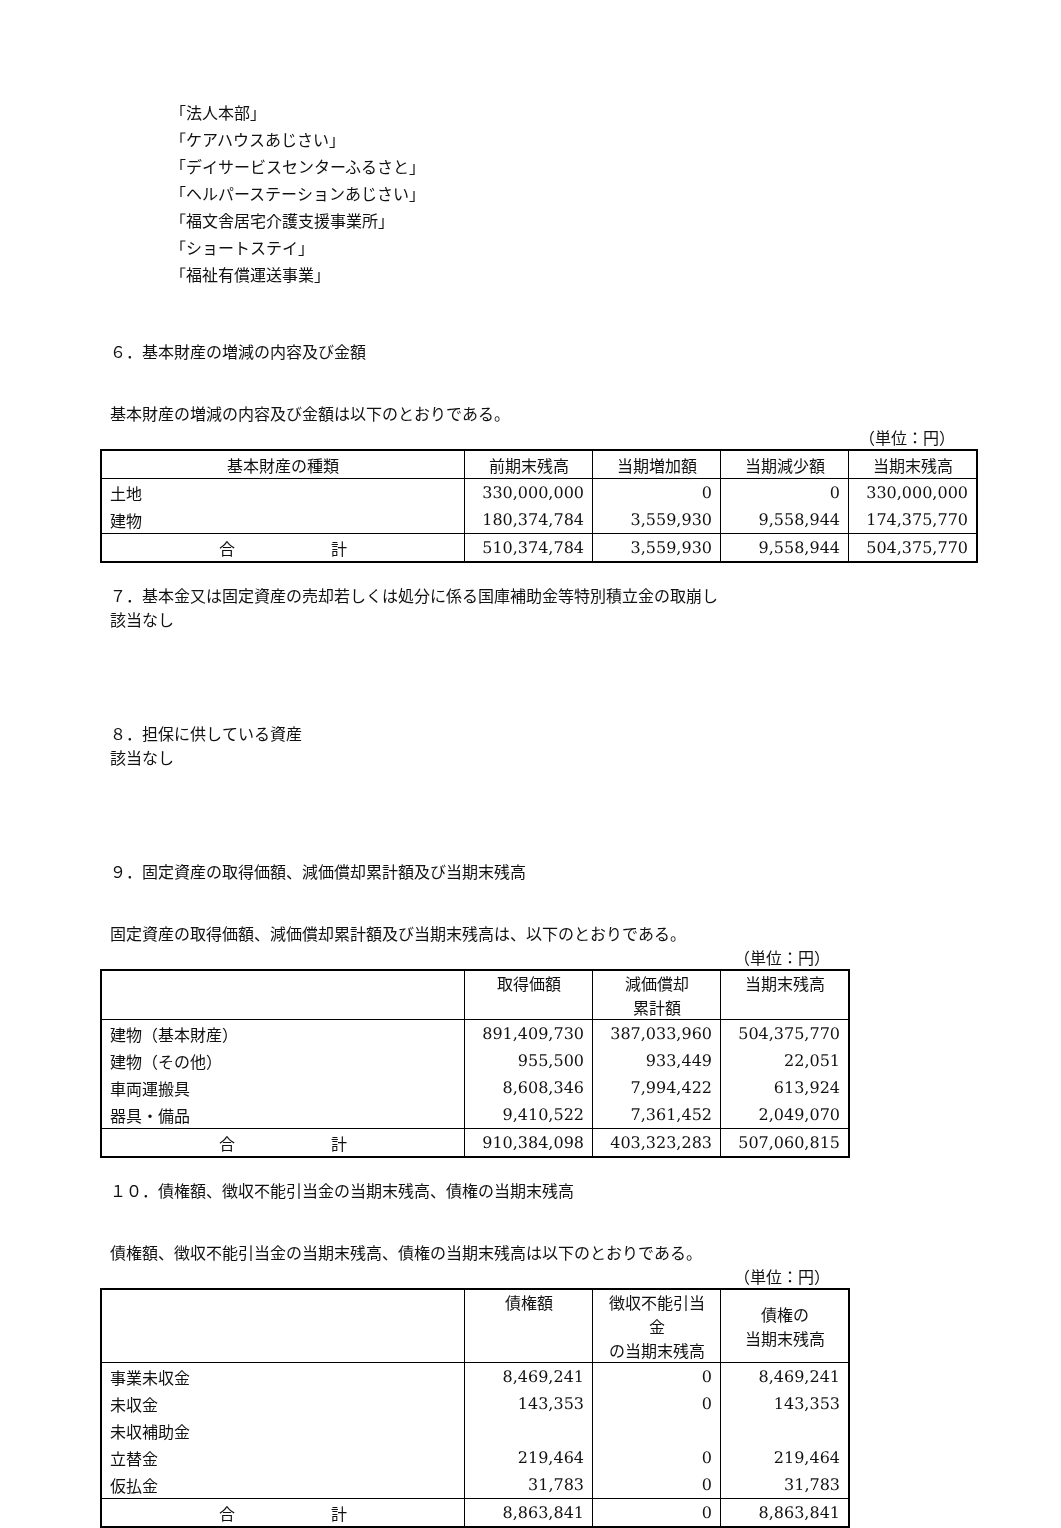「法人本部」
「ケアハウスあじさい」
「デイサービスセンターふるさと」
「ヘルパーステーションあじさい」
「福文舎居宅介護支援事業所」
「ショートステイ」
「福祉有償運送事業」
６．基本財産の増減の内容及び金額
基本財産の増減の内容及び金額は以下のとおりである。
（単位：円）
| 基本財産の種類 | 前期末残高 | 当期増加額 | 当期減少額 | 当期末残高 |
| --- | --- | --- | --- | --- |
| 土地 | 330,000,000 | 0 | 0 | 330,000,000 |
| 建物 | 180,374,784 | 3,559,930 | 9,558,944 | 174,375,770 |
| 合 計 | 510,374,784 | 3,559,930 | 9,558,944 | 504,375,770 |
７．基本金又は固定資産の売却若しくは処分に係る国庫補助金等特別積立金の取崩し
該当なし
８．担保に供している資産
該当なし
９．固定資産の取得価額、減価償却累計額及び当期末残高
固定資産の取得価額、減価償却累計額及び当期末残高は、以下のとおりである。
（単位：円）
| | 取得価額 | 減価償却 累計額 | 当期末残高 |
| --- | --- | --- | --- |
| 建物（基本財産） | 891,409,730 | 387,033,960 | 504,375,770 |
| 建物（その他） | 955,500 | 933,449 | 22,051 |
| 車両運搬具 | 8,608,346 | 7,994,422 | 613,924 |
| 器具・備品 | 9,410,522 | 7,361,452 | 2,049,070 |
| 合 計 | 910,384,098 | 403,323,283 | 507,060,815 |
１０．債権額、徴収不能引当金の当期末残高、債権の当期末残高
債権額、徴収不能引当金の当期末残高、債権の当期末残高は以下のとおりである。
（単位：円）
| | 債権額 | 徴収不能引当金 の当期末残高 | 債権の 当期末残高 |
| --- | --- | --- | --- |
| 事業未収金 | 8,469,241 | 0 | 8,469,241 |
| 未収金 | 143,353 | 0 | 143,353 |
| 未収補助金 | | | |
| 立替金 | 219,464 | 0 | 219,464 |
| 仮払金 | 31,783 | 0 | 31,783 |
| 合 計 | 8,863,841 | 0 | 8,863,841 |